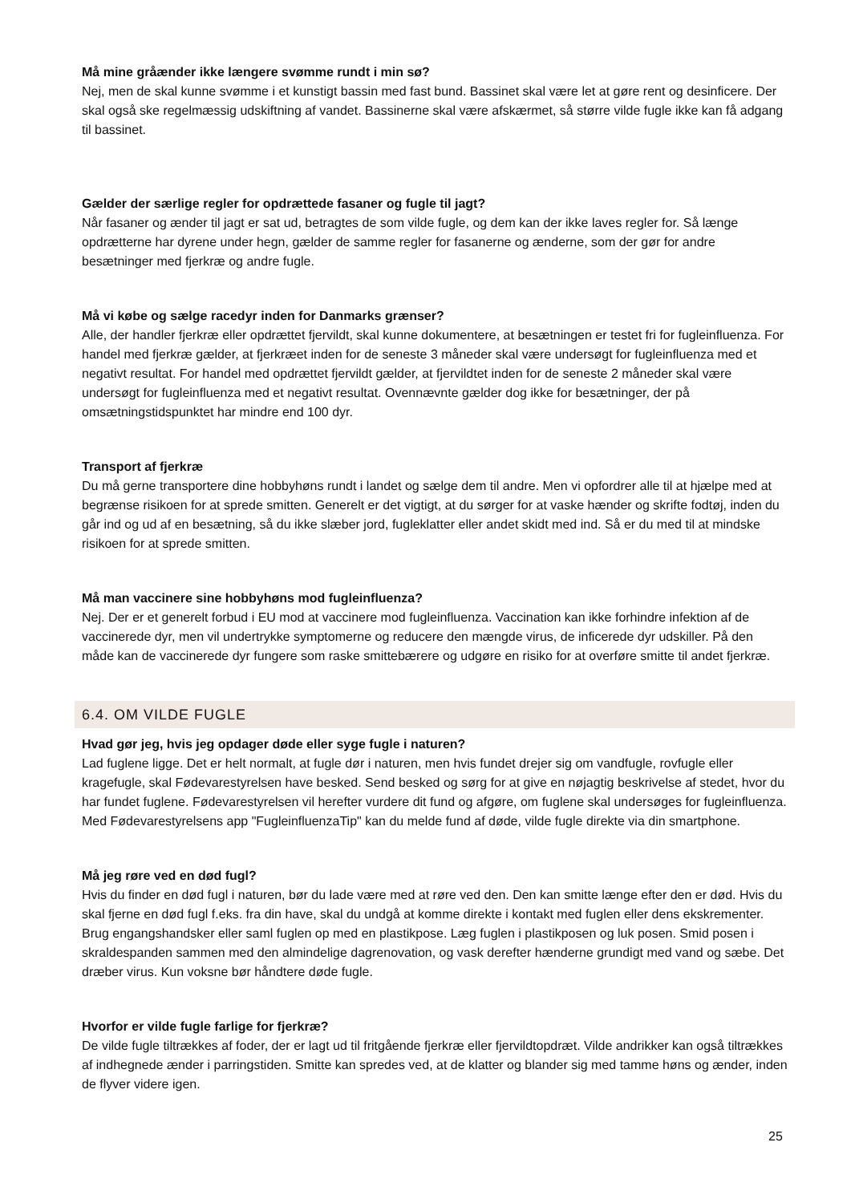Må mine gråænder ikke længere svømme rundt i min sø?
Nej, men de skal kunne svømme i et kunstigt bassin med fast bund. Bassinet skal være let at gøre rent og desinficere. Der skal også ske regelmæssig udskiftning af vandet. Bassinerne skal være afskærmet, så større vilde fugle ikke kan få adgang til bassinet.
Gælder der særlige regler for opdrættede fasaner og fugle til jagt?
Når fasaner og ænder til jagt er sat ud, betragtes de som vilde fugle, og dem kan der ikke laves regler for. Så længe opdrætterne har dyrene under hegn, gælder de samme regler for fasanerne og ænderne, som der gør for andre besætninger med fjerkræ og andre fugle.
Må vi købe og sælge racedyr inden for Danmarks grænser?
Alle, der handler fjerkræ eller opdrættet fjervildt, skal kunne dokumentere, at besætningen er testet fri for fugleinfluenza. For handel med fjerkræ gælder, at fjerkræet inden for de seneste 3 måneder skal være undersøgt for fugleinfluenza med et negativt resultat. For handel med opdrættet fjervildt gælder, at fjervildtet inden for de seneste 2 måneder skal være undersøgt for fugleinfluenza med et negativt resultat. Ovennævnte gælder dog ikke for besætninger, der på omsætningstidspunktet har mindre end 100 dyr.
Transport af fjerkræ
Du må gerne transportere dine hobbyhøns rundt i landet og sælge dem til andre. Men vi opfordrer alle til at hjælpe med at begrænse risikoen for at sprede smitten. Generelt er det vigtigt, at du sørger for at vaske hænder og skrifte fodtøj, inden du går ind og ud af en besætning, så du ikke slæber jord, fugleklatter eller andet skidt med ind. Så er du med til at mindske risikoen for at sprede smitten.
Må man vaccinere sine hobbyhøns mod fugleinfluenza?
Nej. Der er et generelt forbud i EU mod at vaccinere mod fugleinfluenza. Vaccination kan ikke forhindre infektion af de vaccinerede dyr, men vil undertrykke symptomerne og reducere den mængde virus, de inficerede dyr udskiller. På den måde kan de vaccinerede dyr fungere som raske smittebærere og udgøre en risiko for at overføre smitte til andet fjerkræ.
6.4. OM VILDE FUGLE
Hvad gør jeg, hvis jeg opdager døde eller syge fugle i naturen?
Lad fuglene ligge. Det er helt normalt, at fugle dør i naturen, men hvis fundet drejer sig om vandfugle, rovfugle eller kragefugle, skal Fødevarestyrelsen have besked. Send besked og sørg for at give en nøjagtig beskrivelse af stedet, hvor du har fundet fuglene. Fødevarestyrelsen vil herefter vurdere dit fund og afgøre, om fuglene skal undersøges for fugleinfluenza. Med Fødevarestyrelsens app "FugleinfluenzaTip" kan du melde fund af døde, vilde fugle direkte via din smartphone.
Må jeg røre ved en død fugl?
Hvis du finder en død fugl i naturen, bør du lade være med at røre ved den. Den kan smitte længe efter den er død. Hvis du skal fjerne en død fugl f.eks. fra din have, skal du undgå at komme direkte i kontakt med fuglen eller dens ekskrementer. Brug engangshandsker eller saml fuglen op med en plastikpose. Læg fuglen i plastikposen og luk posen. Smid posen i skraldespanden sammen med den almindelige dagrenovation, og vask derefter hænderne grundigt med vand og sæbe. Det dræber virus. Kun voksne bør håndtere døde fugle.
Hvorfor er vilde fugle farlige for fjerkræ?
De vilde fugle tiltrækkes af foder, der er lagt ud til fritgående fjerkræ eller fjervildtopdræt. Vilde andrikker kan også tiltrækkes af indhegnede ænder i parringstiden. Smitte kan spredes ved, at de klatter og blander sig med tamme høns og ænder, inden de flyver videre igen.
25